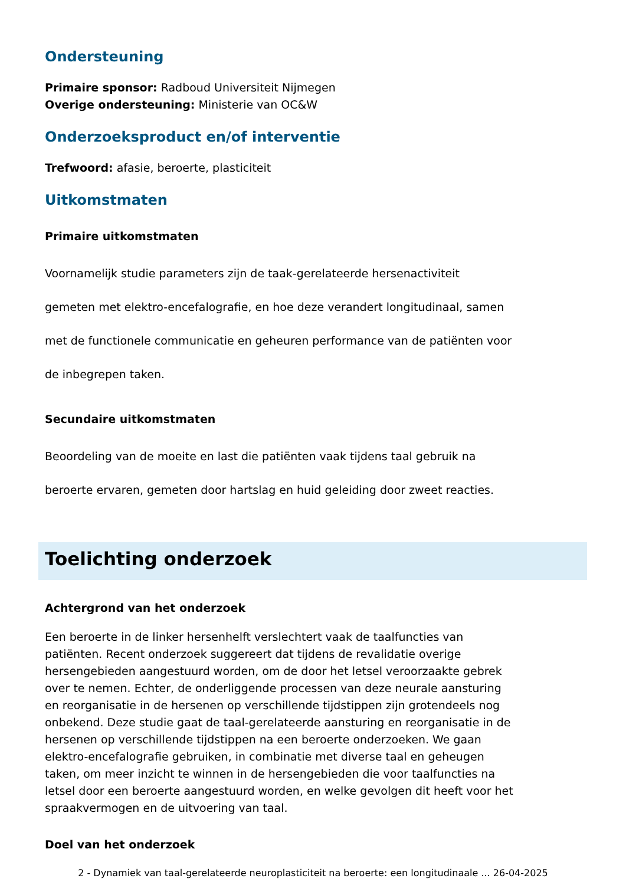Ondersteuning
Primaire sponsor: Radboud Universiteit Nijmegen
Overige ondersteuning: Ministerie van OC&W
Onderzoeksproduct en/of interventie
Trefwoord: afasie, beroerte, plasticiteit
Uitkomstmaten
Primaire uitkomstmaten
Voornamelijk studie parameters zijn de taak-gerelateerde hersenactiviteit
gemeten met elektro-encefalografie, en hoe deze verandert longitudinaal, samen
met de functionele communicatie en geheuren performance van de patiënten voor
de inbegrepen taken.
Secundaire uitkomstmaten
Beoordeling van de moeite en last die patiënten vaak tijdens taal gebruik na
beroerte ervaren, gemeten door hartslag en huid geleiding door zweet reacties.
Toelichting onderzoek
Achtergrond van het onderzoek
Een beroerte in de linker hersenhelft verslechtert vaak de taalfuncties van patiënten. Recent onderzoek suggereert dat tijdens de revalidatie overige hersengebieden aangestuurd worden, om de door het letsel veroorzaakte gebrek over te nemen. Echter, de onderliggende processen van deze neurale aansturing en reorganisatie in de hersenen op verschillende tijdstippen zijn grotendeels nog onbekend. Deze studie gaat de taal-gerelateerde aansturing en reorganisatie in de hersenen op verschillende tijdstippen na een beroerte onderzoeken. We gaan elektro-encefalografie gebruiken, in combinatie met diverse taal en geheugen taken, om meer inzicht te winnen in de hersengebieden die voor taalfuncties na letsel door een beroerte aangestuurd worden, en welke gevolgen dit heeft voor het spraakvermogen en de uitvoering van taal.
Doel van het onderzoek
2 - Dynamiek van taal-gerelateerde neuroplasticiteit na beroerte: een longitudinaale ... 26-04-2025